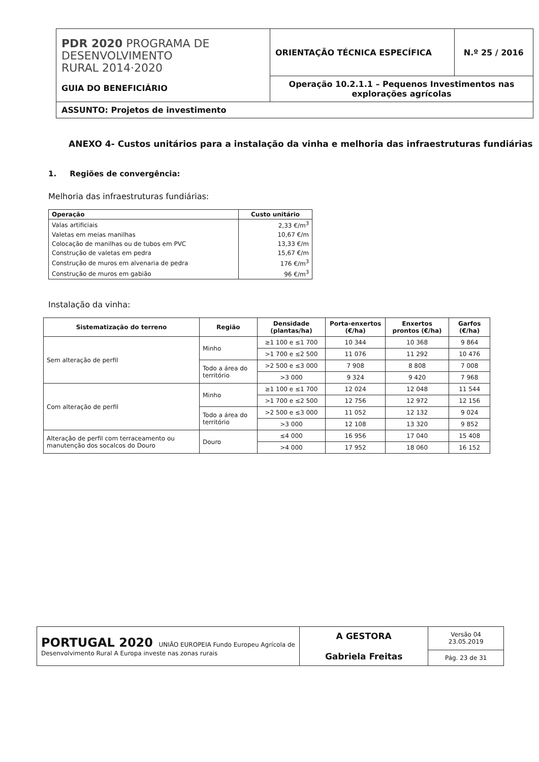| PDR 2020 PROGRAMA DE DESENVOLVIMENTO RURAL 2014·2020 GUIA DO BENEFICIÁRIO | ORIENTAÇÃO TÉCNICA ESPECÍFICA | N.º 25 / 2016 |
| | Operação 10.2.1.1 – Pequenos Investimentos nas explorações agrícolas | |
| ASSUNTO: Projetos de investimento | | |
ANEXO 4- Custos unitários para a instalação da vinha e melhoria das infraestruturas fundiárias
1. Regiões de convergência:
Melhoria das infraestruturas fundiárias:
| Operação | Custo unitário |
| --- | --- |
| Valas artificiais | 2,33 €/m<sup>3</sup> |
| Valetas em meias manilhas | 10,67 €/m |
| Colocação de manilhas ou de tubos em PVC | 13,33 €/m |
| Construção de valetas em pedra | 15,67 €/m |
| Construção de muros em alvenaria de pedra | 176 €/m<sup>3</sup> |
| Construção de muros em gabião | 96 €/m<sup>3</sup> |
Instalação da vinha:
| Sistematização do terreno | Região | Densidade (plantas/ha) | Porta-enxertos (€/ha) | Enxertos prontos (€/ha) | Garfos (€/ha) |
| --- | --- | --- | --- | --- | --- |
| Sem alteração de perfil | Minho | ≥1 100 e ≤1 700 | 10 344 | 10 368 | 9 864 |
| | | >1 700 e ≤2 500 | 11 076 | 11 292 | 10 476 |
| | Todo a área do território | >2 500 e ≤3 000 | 7 908 | 8 808 | 7 008 |
| | | >3 000 | 9 324 | 9 420 | 7 968 |
| Com alteração de perfil | Minho | ≥1 100 e ≤1 700 | 12 024 | 12 048 | 11 544 |
| | | >1 700 e ≤2 500 | 12 756 | 12 972 | 12 156 |
| | Todo a área do território | >2 500 e ≤3 000 | 11 052 | 12 132 | 9 024 |
| | | >3 000 | 12 108 | 13 320 | 9 852 |
| Alteração de perfil com terraceamento ou manutenção dos socalcos do Douro | Douro | ≤4 000 | 16 956 | 17 040 | 15 408 |
| | | >4 000 | 17 952 | 18 060 | 16 152 |
| PORTUGAL 2020 UNIÃO EUROPEIA Fundo Europeu Agrícola de Desenvolvimento Rural A Europa investe nas zonas rurais | A GESTORA Gabriela Freitas | Versão 04 23.05.2019 |
| | | Pág. 23 de 31 |